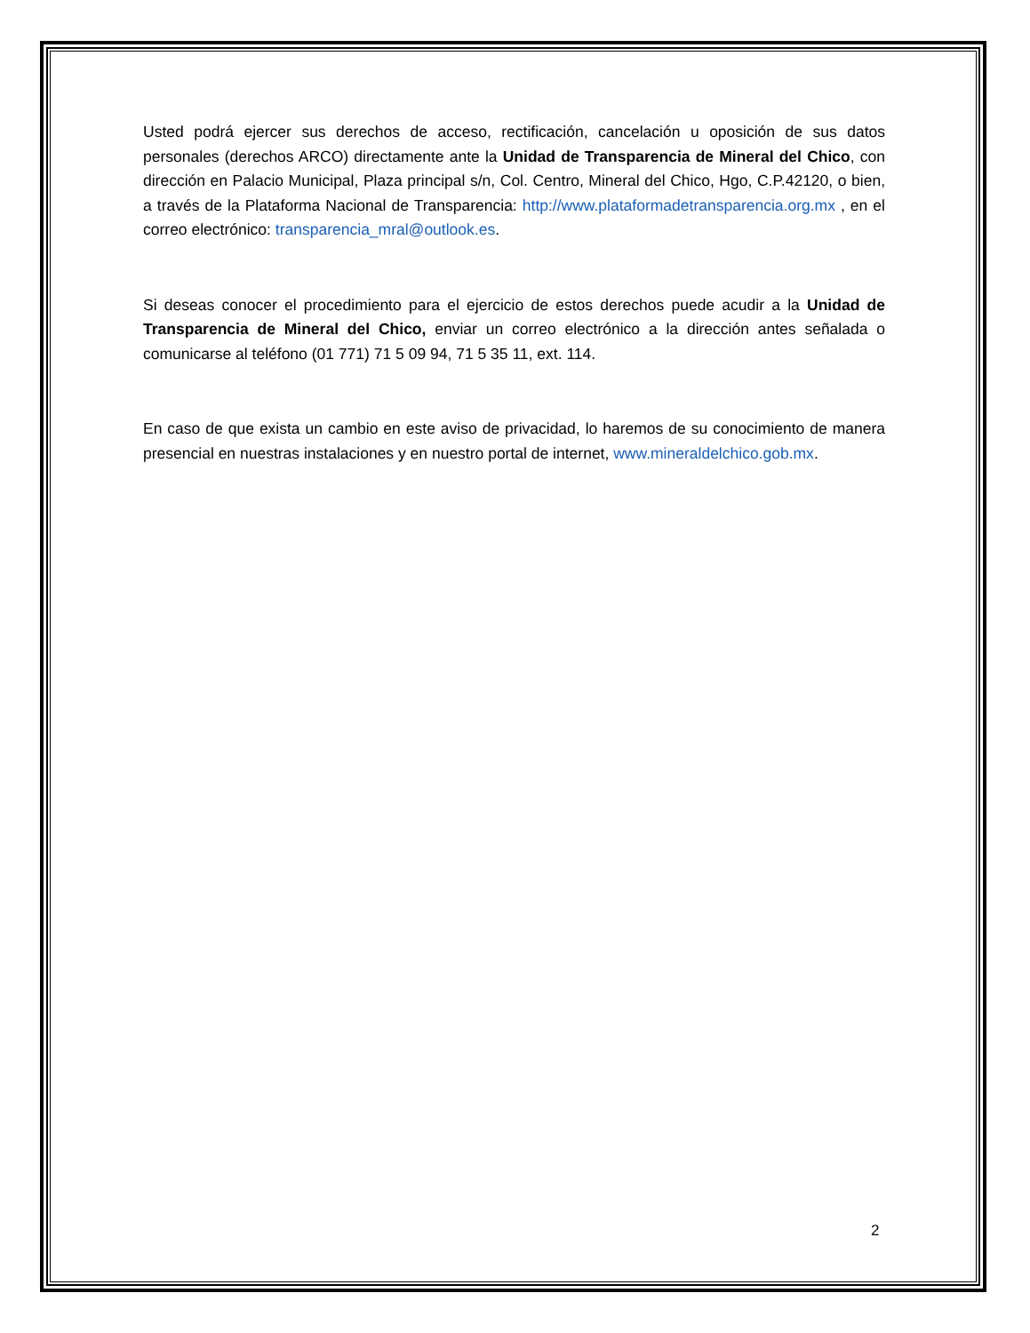Usted podrá ejercer sus derechos de acceso, rectificación, cancelación u oposición de sus datos personales (derechos ARCO) directamente ante la Unidad de Transparencia de Mineral del Chico, con dirección en Palacio Municipal, Plaza principal s/n, Col. Centro, Mineral del Chico, Hgo, C.P.42120, o bien, a través de la Plataforma Nacional de Transparencia: http://www.plataformadetransparencia.org.mx , en el correo electrónico: transparencia_mral@outlook.es.
Si deseas conocer el procedimiento para el ejercicio de estos derechos puede acudir a la Unidad de Transparencia de Mineral del Chico, enviar un correo electrónico a la dirección antes señalada o comunicarse al teléfono (01 771) 71 5 09 94, 71 5 35 11, ext. 114.
En caso de que exista un cambio en este aviso de privacidad, lo haremos de su conocimiento de manera presencial en nuestras instalaciones y en nuestro portal de internet, www.mineraldelchico.gob.mx.
2